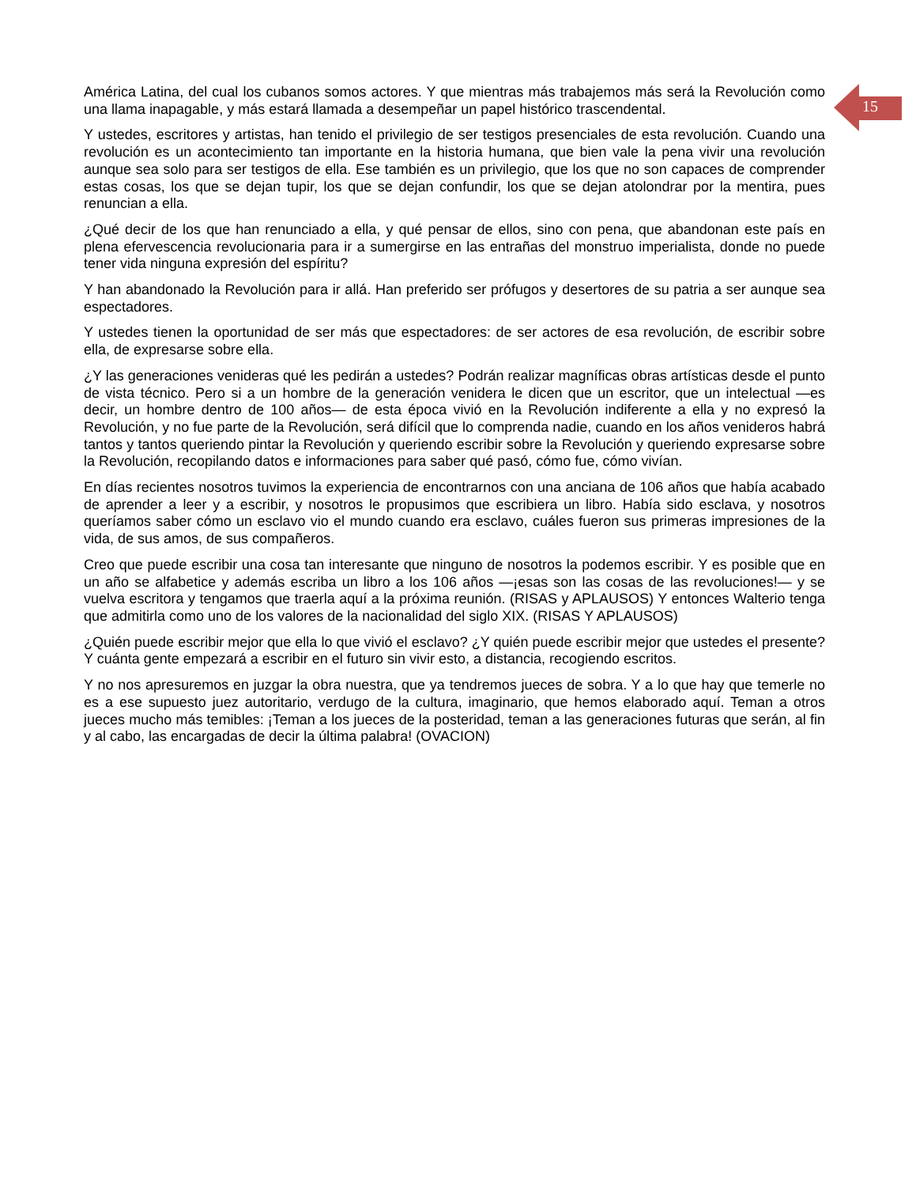15
América Latina, del cual los cubanos somos actores. Y que mientras más trabajemos más será la Revolución como una llama inapagable, y más estará llamada a desempeñar un papel histórico trascendental.
Y ustedes, escritores y artistas, han tenido el privilegio de ser testigos presenciales de esta revolución. Cuando una revolución es un acontecimiento tan importante en la historia humana, que bien vale la pena vivir una revolución aunque sea solo para ser testigos de ella. Ese también es un privilegio, que los que no son capaces de comprender estas cosas, los que se dejan tupir, los que se dejan confundir, los que se dejan atolondrar por la mentira, pues renuncian a ella.
¿Qué decir de los que han renunciado a ella, y qué pensar de ellos, sino con pena, que abandonan este país en plena efervescencia revolucionaria para ir a sumergirse en las entrañas del monstruo imperialista, donde no puede tener vida ninguna expresión del espíritu?
Y han abandonado la Revolución para ir allá. Han preferido ser prófugos y desertores de su patria a ser aunque sea espectadores.
Y ustedes tienen la oportunidad de ser más que espectadores: de ser actores de esa revolución, de escribir sobre ella, de expresarse sobre ella.
¿Y las generaciones venideras qué les pedirán a ustedes? Podrán realizar magníficas obras artísticas desde el punto de vista técnico. Pero si a un hombre de la generación venidera le dicen que un escritor, que un intelectual —es decir, un hombre dentro de 100 años— de esta época vivió en la Revolución indiferente a ella y no expresó la Revolución, y no fue parte de la Revolución, será difícil que lo comprenda nadie, cuando en los años venideros habrá tantos y tantos queriendo pintar la Revolución y queriendo escribir sobre la Revolución y queriendo expresarse sobre la Revolución, recopilando datos e informaciones para saber qué pasó, cómo fue, cómo vivían.
En días recientes nosotros tuvimos la experiencia de encontrarnos con una anciana de 106 años que había acabado de aprender a leer y a escribir, y nosotros le propusimos que escribiera un libro. Había sido esclava, y nosotros queríamos saber cómo un esclavo vio el mundo cuando era esclavo, cuáles fueron sus primeras impresiones de la vida, de sus amos, de sus compañeros.
Creo que puede escribir una cosa tan interesante que ninguno de nosotros la podemos escribir. Y es posible que en un año se alfabetice y además escriba un libro a los 106 años —¡esas son las cosas de las revoluciones!— y se vuelva escritora y tengamos que traerla aquí a la próxima reunión. (RISAS y APLAUSOS) Y entonces Walterio tenga que admitirla como uno de los valores de la nacionalidad del siglo XIX. (RISAS Y APLAUSOS)
¿Quién puede escribir mejor que ella lo que vivió el esclavo? ¿Y quién puede escribir mejor que ustedes el presente? Y cuánta gente empezará a escribir en el futuro sin vivir esto, a distancia, recogiendo escritos.
Y no nos apresuremos en juzgar la obra nuestra, que ya tendremos jueces de sobra. Y a lo que hay que temerle no es a ese supuesto juez autoritario, verdugo de la cultura, imaginario, que hemos elaborado aquí. Teman a otros jueces mucho más temibles: ¡Teman a los jueces de la posteridad, teman a las generaciones futuras que serán, al fin y al cabo, las encargadas de decir la última palabra! (OVACION)